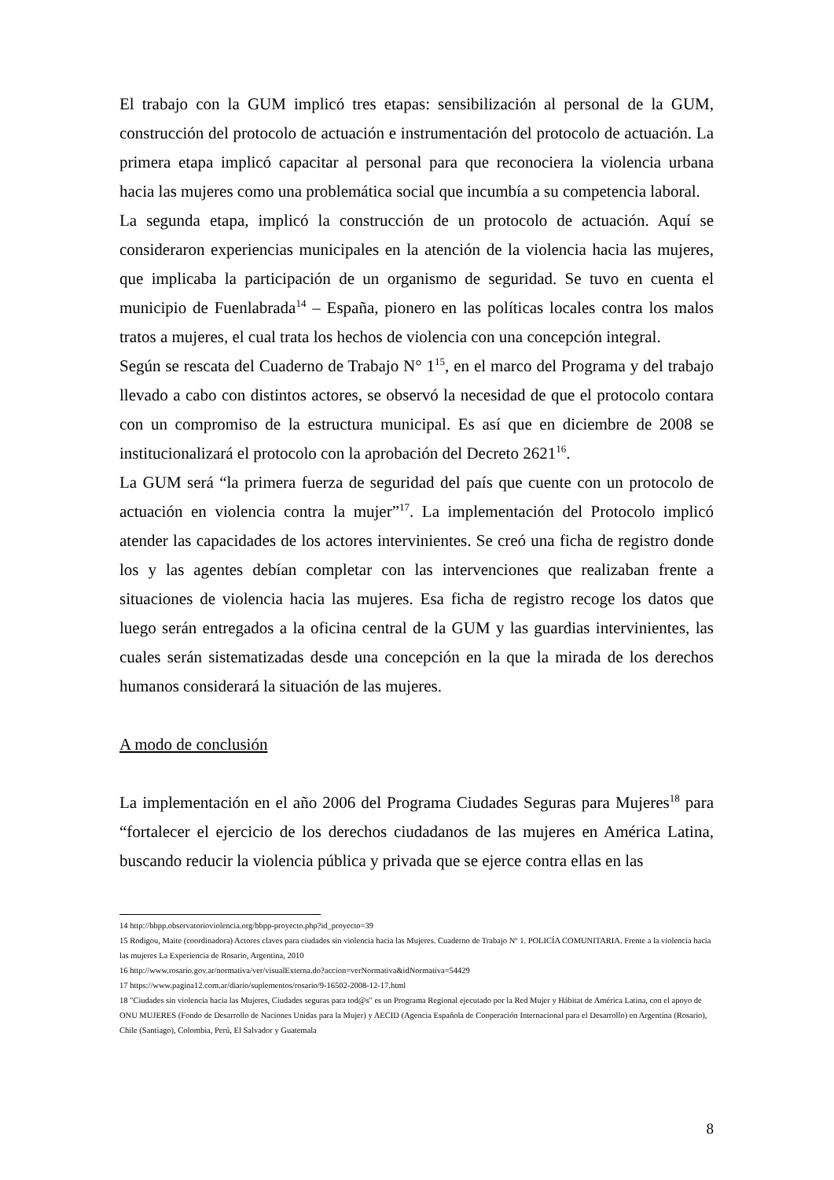El trabajo con la GUM implicó tres etapas: sensibilización al personal de la GUM, construcción del protocolo de actuación e instrumentación del protocolo de actuación. La primera etapa implicó capacitar al personal para que reconociera la violencia urbana hacia las mujeres como una problemática social que incumbía a su competencia laboral.
La segunda etapa, implicó la construcción de un protocolo de actuación. Aquí se consideraron experiencias municipales en la atención de la violencia hacia las mujeres, que implicaba la participación de un organismo de seguridad. Se tuvo en cuenta el municipio de Fuenlabrada<sup>14</sup> – España, pionero en las políticas locales contra los malos tratos a mujeres, el cual trata los hechos de violencia con una concepción integral.
Según se rescata del Cuaderno de Trabajo N° 1<sup>15</sup>, en el marco del Programa y del trabajo llevado a cabo con distintos actores, se observó la necesidad de que el protocolo contara con un compromiso de la estructura municipal. Es así que en diciembre de 2008 se institucionalizará el protocolo con la aprobación del Decreto 2621<sup>16</sup>.
La GUM será “la primera fuerza de seguridad del país que cuente con un protocolo de actuación en violencia contra la mujer”<sup>17</sup>. La implementación del Protocolo implicó atender las capacidades de los actores intervinientes. Se creó una ficha de registro donde los y las agentes debían completar con las intervenciones que realizaban frente a situaciones de violencia hacia las mujeres. Esa ficha de registro recoge los datos que luego serán entregados a la oficina central de la GUM y las guardias intervinientes, las cuales serán sistematizadas desde una concepción en la que la mirada de los derechos humanos considerará la situación de las mujeres.
A modo de conclusión
La implementación en el año 2006 del Programa Ciudades Seguras para Mujeres<sup>18</sup> para “fortalecer el ejercicio de los derechos ciudadanos de las mujeres en América Latina, buscando reducir la violencia pública y privada que se ejerce contra ellas en las
14 http://bbpp.observatorioviolencia.org/bbpp-proyecto.php?id_proyecto=39
15 Rodigou, Maite (coordinadora) Actores claves para ciudades sin violencia hacia las Mujeres. Cuaderno de Trabajo Nº 1. POLICÍA COMUNITARIA. Frente a la violencia hacia las mujeres La Experiencia de Rosario, Argentina, 2010
16 http://www.rosario.gov.ar/normativa/ver/visualExterna.do?accion=verNormativa&idNormativa=54429
17 https://www.pagina12.com.ar/diario/suplementos/rosario/9-16502-2008-12-17.html
18 "Ciudades sin violencia hacia las Mujeres, Ciudades seguras para tod@s" es un Programa Regional ejecutado por la Red Mujer y Hábitat de América Latina, con el apoyo de ONU MUJERES (Fondo de Desarrollo de Naciones Unidas para la Mujer) y AECID (Agencia Española de Cooperación Internacional para el Desarrollo) en Argentina (Rosario), Chile (Santiago), Colombia, Perú, El Salvador y Guatemala
8